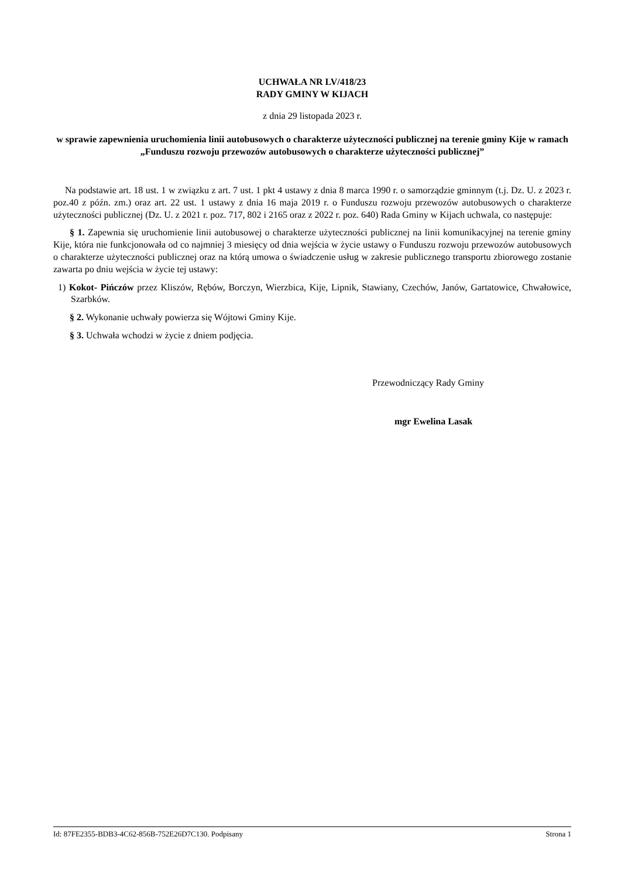UCHWAŁA NR LV/418/23
RADY GMINY W KIJACH
z dnia 29 listopada 2023 r.
w sprawie zapewnienia uruchomienia linii autobusowych o charakterze użyteczności publicznej na terenie gminy Kije w ramach „Funduszu rozwoju przewozów autobusowych o charakterze użyteczności publicznej”
Na podstawie art. 18 ust. 1 w związku z art. 7 ust. 1 pkt 4 ustawy z dnia 8 marca 1990 r. o samorządzie gminnym (t.j. Dz. U. z 2023 r. poz.40 z późn. zm.) oraz art. 22 ust. 1 ustawy z dnia 16 maja 2019 r. o Funduszu rozwoju przewozów autobusowych o charakterze użyteczności publicznej (Dz. U. z 2021 r. poz. 717, 802 i 2165 oraz z 2022 r. poz. 640) Rada Gminy w Kijach uchwala, co następuje:
§ 1. Zapewnia się uruchomienie linii autobusowej o charakterze użyteczności publicznej na linii komunikacyjnej na terenie gminy Kije, która nie funkcjonowała od co najmniej 3 miesięcy od dnia wejścia w życie ustawy o Funduszu rozwoju przewozów autobusowych o charakterze użyteczności publicznej oraz na którą umowa o świadczenie usług w zakresie publicznego transportu zbiorowego zostanie zawarta po dniu wejścia w życie tej ustawy:
1) Kokot- Pińczów przez Kliszów, Rębów, Borczyn, Wierzbica, Kije, Lipnik, Stawiany, Czechów, Janów, Gartatowice, Chwałowice, Szarbków.
§ 2. Wykonanie uchwały powierza się Wójtowi Gminy Kije.
§ 3. Uchwała wchodzi w życie z dniem podjęcia.
Przewodniczący Rady Gminy
mgr Ewelina Lasak
Id: 87FE2355-BDB3-4C62-856B-752E26D7C130. Podpisany Strona 1